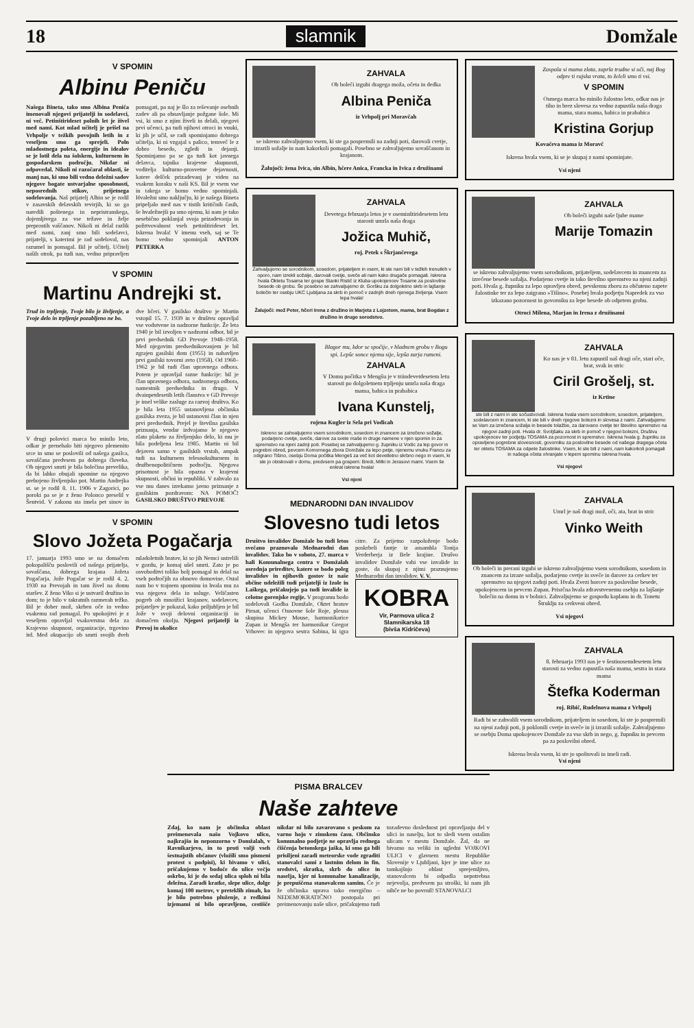18 slamnik Domžale
V SPOMIN
Albinu Peniču
Našega Bineta, tako smo Albina Peniča imenovali njegovi prijatelji in sodelavci, ni več. Petinštirideset polnih let je živel med nami. Kot mlad učitelj je prišel na Vrhpolje v težkih povojnih letih in z veseljem smo ga sprejeli. Poln mladostnega poleta, energije in idealov se je lotil dela na šolskem, kulturnem in gospodarskem področju. Nikdar ni odpovedal. Nikoli ni razočaral oblasti, še manj nas, ki smo bili vedno deležni sadov njegove bogate ustvarjalne sposobnosti, neposrednih stikov, prijetnega sodelovanja. Naš prijatelj Albin se je rodil v zasavskih delavskih revirjih, ki so ga naredili poštenega in nepristranskega, dojemljivega za vse težave in želje preprostih vaščanov. Nikoli ni delal razlik med nami, zanj smo bili sodelavci, prijatelji, s katerimi je rad sodeloval, nas razumel in pomagal. Bil je učitelj. Učitelj naših otrok, pa tudi nas, vedno pripravljen pomagati, pa naj je šlo za reševanje osebnih zadev ali pa obnavljanje požgane šole. Mi vsi, ki smo z njim živeli in delali, njegovi prvi učenci, pa tudi njihovi otroci in vnuki, ki jih je učil, se radi spominjamo dobrega učitelja, ki ni vzgajal s palico, temveč le z dobro besedo, zgledi in dejanji. Spominjamo pa se ga tudi kot javnega delavca, tajnika krajevne skupnosti, voditelja kulturno-prosvetne dejavnosti, katere delček prizadevanj je viden na vsakem koraku v naši KS. Bil je vsem vse in takega se bomo vedno spominjali. Hvaležni smo naključju, ki je našega Bineta pripeljalo med nas v tistih kritičnih časih, še hvaležnejši pa smo njemu, ki nam je tako nesebično poklanjal svoja prizadevanja in požrtvovalnost vseh petinštirideset let. Iskrena hvala! V imenu vseh, saj se Te bomo vedno spominjali ANTON PETERKA
V SPOMIN
Martinu Andrejki st.
Trud in trpljenje, Tvoje bilo je življenje, a Tvoje delo in trpljenje pozabljeno ne bo.
V drugi polovici marca bo minilo leto, odkar je prenehalo biti njegovo plemenito srce in smo se poslovili od našega gasilca, sovaščana predvsem pa dobrega človeka. Ob njegovi smrti je bila bolečina prevelika, da bi lahko obujali spomine na njegovo prehojeno življenjsko pot. Martin Andrejka st. se je rodil 8. 11. 1906 v Zagorici, po poroki pa se je z ženo Polonco preselil v Šentvid. V zakonu sta imela pet sinov in dve hčeri. V gasilsko društvo je Martin vstopil 15. 7. 1939 in v društvu opravljal vse vodstvene in nadzorne funkcije. Že leta 1940 je bil izvoljen v nadzorni odbor, bil je prvi predsednik GD Prevoje 1948–1958. Med njegovim predsednikovanjem je bil zgrajen gasilski dom (1955) in nabavljen prvi gasilski tovorni avto (1958). Od 1960–1962 je bil tudi član upravnega odbora. Potem je opravljal razne funkcije: bil je član upravnega odbora, nadzornega odbora, namestnik predsednika in drugo. V dvainpetdesetih letih članstva v GD Prevoje je imel velike zasluge za razvoj društva. Ko je bila leta 1955 ustanovljena občinska gasilska zveza, je bil ustanovni član in njen prvi predsednik. Prejel je številna gasilska priznanja, vendar izdvajamo le njegovo zlato plaketo za življenjsko delo, ki mu je bila podeljena leta 1985. Martin ni bil dejaven samo v gasilskih vrstah, ampak tudi na kulturnem telesnokulturnem in družbenopolitičnem področju. Njegova prisotnost je bila opazna v krajevni skupnosti, občini in republiki. V zahvalo za vse mu danes izrekamo javno priznanje z gasilskim pozdravom: NA POMOČ! GASILSKO DRUŠTVO PREVOJE
V SPOMIN
Slovo Jožeta Pogačarja
17. januarja 1993 smo se na domačem pokopališču poslovili od našega prijatelja, sovaščana, dobrega krajana Jožeta Pogačarja. Jože Pogačar se je rodil 4. 2. 1930 na Prevojah in tam živel na domu staršev. Z ženo Viko si je ustvaril družino in dom; to je bilo v takratnih razmerah težko. Bil je dober mož, skrben oče in vedno vsakemu rad pomagal. Po upokojitvi je z veseljem opravljal vsakovrstna dela za Krajevno skupnost, organizacije, trgovino itd. Med okupacijo ob smrti svojih dveh mladoletnih bratov, ki so jih Nemci ustrelili v gozdu, je komaj ušel smrti. Zato je po osvoboditvi toliko bolj pomagal in delal na vseh področjih za obnovo domovine. Ostal nam bo v trajnem spominu in hvala mu za vsa njegova dela in usluge. Veličasten pogreb ob mnoižici krajanov, sodelavcev, prijateljev je pokazal, kako priljubljen je bil Jože v svoji delovni organizaciji in domačem okolju. Njegovi prijatelji iz Prevoj in okolice
ZAHVALA
Ob boleči izgubi dragega moža, očeta in dedka
Albina Peniča
iz Vrhpolj pri Moravčah
se iskreno zahvaljujemo vsem, ki ste ga pospremili na zadnji poti, darovali cvetje, izrazili sožalje in nam kakorkoli pomagali. Posebno se zahvaljujemo sovaščanom in krajanom.
Žalujoči: žena Ivica, sin Albin, hčere Anica, Francka in Ivica z družinami
ZAHVALA
Devetega februarja letos je v oseminštiridesetem letu starosti umrla naša draga
Jožica Muhič,
roj. Petek s Škrjančevega
Zahvaljujemo se sorodnikom, sosedom, prijateljem in vsem, ki ste nam bili v težkih trenutkih v oporo, nam izrekli sožalje, darovali cvetje, sveče ali nam kako drugače pomagali. Iskrena hvala Oktetu Tosama ter gospe Stanki Ristić iz Kluba upokojencev Tosame za poslovilne besede ob grobu. Še posebno se zahvaljujemo dr. Goršku za dolgoletno skrb in lajšanje bolečin ter osebju UKC Ljubljana za skrb in pomoč v zadnjih dneh njenega življenja. Vsem lepa hvala!
Žalujoči: mož Peter, hčeri Irena z družino in Marjeta z Lojzetom, mama, brat Bogdan z družino in drugo sorodstvo.
Blagor mu, kdor se spočije, v hladnem grobu v Bogu spi. Lepše sonce njemu sije, lepša zarja rumeni.
ZAHVALA
V Domu počitka v Mengšu je v triindevetdesetem letu starosti po dolgoletnem trpljenju umrla naša draga mama, babica in prababica
Ivana Kunstelj,
rojena Kugler iz Sela pri Vodicah
Iskreno se zahvaljujemo vsem sorodnikom, sosedom in znancem za izrečeno sožalje, podarjeno cvetje, sveče, darove za svete maše in druge namene v njen spomin in za spremstvo na njeni zadnji poti. Posebej se zahvaljujemo g. župniku iz Vodic za lep govor in pogrebni obred, pevcem Komornega zbora Domžale za lepo petje, njenemu vnuku Francu za odigrano Tišino, osebju Doma počitka Mengeš za več kot devetletno skrbno nego in vsem, ki ste jo obiskovali v domu, predvsem pa gospem: Bredi, Milki in Jerasovi mami. Vsem še enkrat iskrena hvala!
Vsi njeni
MEDNARODNI DAN INVALIDOV
Slovesno tudi letos
Društvo invalidov Domžale bo tudi letos svečano praznovalo Mednarodni dan invalidov. Tako bo v soboto, 27. marca v hali Komunalnega centra v Domžalah osrednja prireditev, katere se bodo poleg invalidov in njihovih gostov iz naše občine udeležili tudi prijatelji iz Izole in Laškega, pričakujejo pa tudi invalide iz celotne gorenjske regije. V programu bodo sodelovali Godba Domžale, Oktet bratov Pirnat, učenci Osnovne šole Roje, plesna skupina Mickey Mouse, harmonikarice Zupan iz Mengša ter harmonikar Gregor Vrhovec in njegova sestra Sabina, ki igra citre. Za prijetno razpoloženje bodo poskrbeli fantje iz ansambla Tonija Verderberja iz Bele krajine. Drušvo invalidov Domžale vabi vse invalide in goste, da skupaj z njimi praznujemo Mednarodni dan invalidov. V. V.
KOBRA
Vir, Parmova ulica 2
Slamnikarska 18
(bivša Kidričeva)
Zaspala si mama zlata, zaprla trudne si oči, naj Bog odpre ti rajska vrata, to želeli smo ti vsi.
V SPOMIN
Osmega marca bo minilo žalostno leto, odkar nas je tiho in brez slovesa za vedno zapustila naša draga mama, stara mama, babica in prababica
Kristina Gorjup
Kovačeva mama iz Moravč
Iskrena hvala vsem, ki se je skupaj z nami spominjate.
Vsi njeni
ZAHVALA
Ob boleči izgubi naše ljube mame
Marije Tomazin
se iskreno zahvaljujemo vsem sorodnikom, prijateljem, sodelavcem in znancem za izrečene besede sožalja. Podarjeno cvetje in tako številno spremstvo na njeni zadnji poti. Hvala g. župniku za lepo opravljen obred, pevskemu zboru za občuteno zapete žalostinke ter za lepo zaigrano »Tišino«. Posebej hvala podjetju Napredek za vso izkazano pozornost in govorniku za lepe besede ob odprtem grobu.
Otroci Milena, Marjan in Irena z družinami
ZAHVALA
Ko nas je v 81. letu zapustil naš dragi oče, stari oče, brat, svak in stric
Ciril Grošelj, st.
iz Krtine
ste bili z nami in ste sočustvovali. Iskrena hvala vsem sorodnikom, sosedom, prijateljem, sodelavcem in znancem, ki ste bili v dneh njegove bolezni in slovesa z nami. Zahvaljujemo se Vam za izrečena sožalja in besede tolažbe, za darovano cvetje ter številno spremstvo na njegovi zadnji poti. Hvala dr. Svoljšaku za skrb in pomoč v njegovi bolezni, Društvu upokojencev ter podjetju TOSAMA za pozornost in spremstvo. Iskrena hvala g. župniku za opravljene pogrebne slovesnosti, govorniku za poslovilne besede od našega dragega očeta ter oktetu TOSAMA za odpete žalostinke. Vsem, ki ste bili z nami, nam kakorkoli pomagali in našega očeta ohranjate v lepem spominu iskrena hvala.
Vsi njegovi
ZAHVALA
Umrl je naš dragi mož, oči, ata, brat in stric
Vinko Weith
Ob boleči in prerani izgubi se iskreno zahvaljujemo vsem sorodnikom, sosedom in znancem za izraze sožalja, podarjeno cvetje in sveče in darove za cerkev ter spremstvo na njegovi zadnji poti. Hvala Zvezi borcev za poslovilne besede, upokojencem in pevcem Zupan. Prisrčna hvala zdravstvenemu osebju za lajšanje bolečin na domu in v bolnici. Zahvaljujemo se gospodu kaplanu in dr. Tonetu Štruklju za cerkveni obred.
Vsi njegovi
ZAHVALA
8. februarja 1993 nas je v šestinosemdesetem letu starosti za vedno zapustila naša mama, sestra in stara mama
Štefka Koderman
roj. Ribič, Rudelnova mama z Vrhpolj
Radi bi se zahvalili vsem sorodnikom, prijateljem in sosedom, ki ste jo pospremili na njeni zadnji poti, ji poklonili cvetje in sveče in ji izrazili sožalje. Zahvaljujemo se osebju Doma upokojencev Domžale za vso skrb in nego, g. župniku in pevcem pa za poslovilni obred.
Iskrena hvala vsem, ki ste jo spoštovali in imeli radi.
Vsi njeni
PISMA BRALCEV
Naše zahteve
Zdaj, ko nam je občinska oblast preimenovala našo Vojkovo ulico, najkrajšo in neponzorno v Domžalah, v Ravnikarjevo, in to proti volji vseh šestnajstih občanov (vložili smo pismeni protest s podpisi), ki bivamo v ulici, pričakujemo v bodoče do ulice večjo oskrbo, ki je do sedaj ulica sploh ni bila deležna. Zaradi kratke, slepe ulice, dolge komaj 100 metrov, v preteklih zimah, ko je bilo potrebno pluženje, z redkimi izjemami ni bilo opravljeno, cestišče nikdar ni bilo zavarovano s peskom za varno hojo v zimskem času. Občinsko komunalno podjetje ne opravlja rednega čiščenja betonskega jaška, ki smo ga bili prisiljeni zaradi meteorske vode zgraditi stanovalci sami z lastnim delom in fin. sredstvi, skratka, skrb do ulice in naselja, kjer ni komunalne kanalizacije, je prepuščena stanovalcem samim. Če je že občinska uprava tako energično – NEDEMOKRATIČNO postopala pri preimenovanju naše ulice, pričakujemo tudi tozadevno doslednost pri opravljanju del v ulici in naselju, kot to sledi vsem ostalim ulicam v mestu Domžale. Žal, da ne bivamo na veliki in ugledni VOJKOVI ULICI v glavnem mestu Republike Slovenije v Ljubljani, kjer je ime ulice za tamkajšnjo oblast sprejemljivo, stanovalcem bi odpadla nepotrebna nejevolja, predvsem pa stroški, ki nam jih nihče ne bo povrnil! STANOVALCI